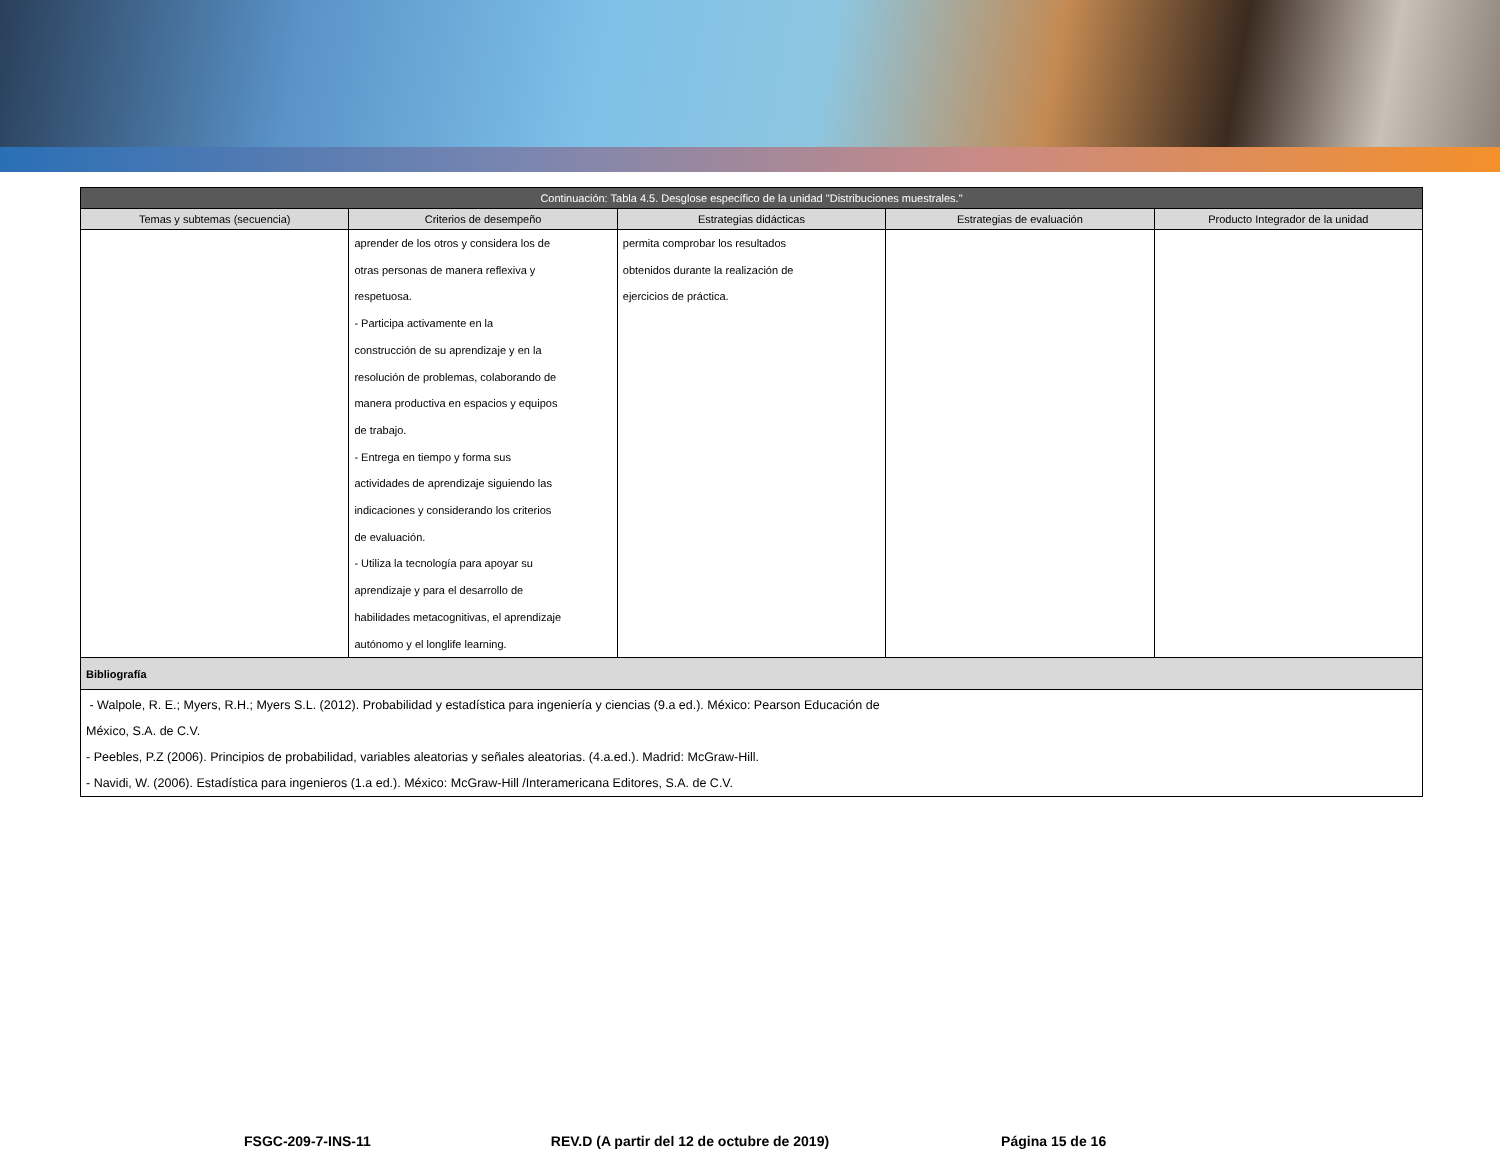| Continuación: Tabla 4.5. Desglose específico de la unidad "Distribuciones muestrales." | | | | |
| --- | --- | --- | --- | --- |
| Temas y subtemas (secuencia) | Criterios de desempeño | Estrategias didácticas | Estrategias de evaluación | Producto Integrador de la unidad |
| | aprender de los otros y considera los de otras personas de manera reflexiva y respetuosa. - Participa activamente en la construcción de su aprendizaje y en la resolución de problemas, colaborando de manera productiva en espacios y equipos de trabajo. - Entrega en tiempo y forma sus actividades de aprendizaje siguiendo las indicaciones y considerando los criterios de evaluación. - Utiliza la tecnología para apoyar su aprendizaje y para el desarrollo de habilidades metacognitivas, el aprendizaje autónomo y el longlife learning. | permita comprobar los resultados obtenidos durante la realización de ejercicios de práctica. | | |
| Bibliografía | | | | |
| - Walpole, R. E.; Myers, R.H.; Myers S.L. (2012). Probabilidad y estadística para ingeniería y ciencias (9.a ed.). México: Pearson Educación de México, S.A. de C.V. - Peebles, P.Z (2006). Principios de probabilidad, variables aleatorias y señales aleatorias. (4.a.ed.). Madrid: McGraw-Hill. - Navidi, W. (2006). Estadística para ingenieros (1.a ed.). México: McGraw-Hill /Interamericana Editores, S.A. de C.V. | | | | |
FSGC-209-7-INS-11 REV.D (A partir del 12 de octubre de 2019) Página 15 de 16